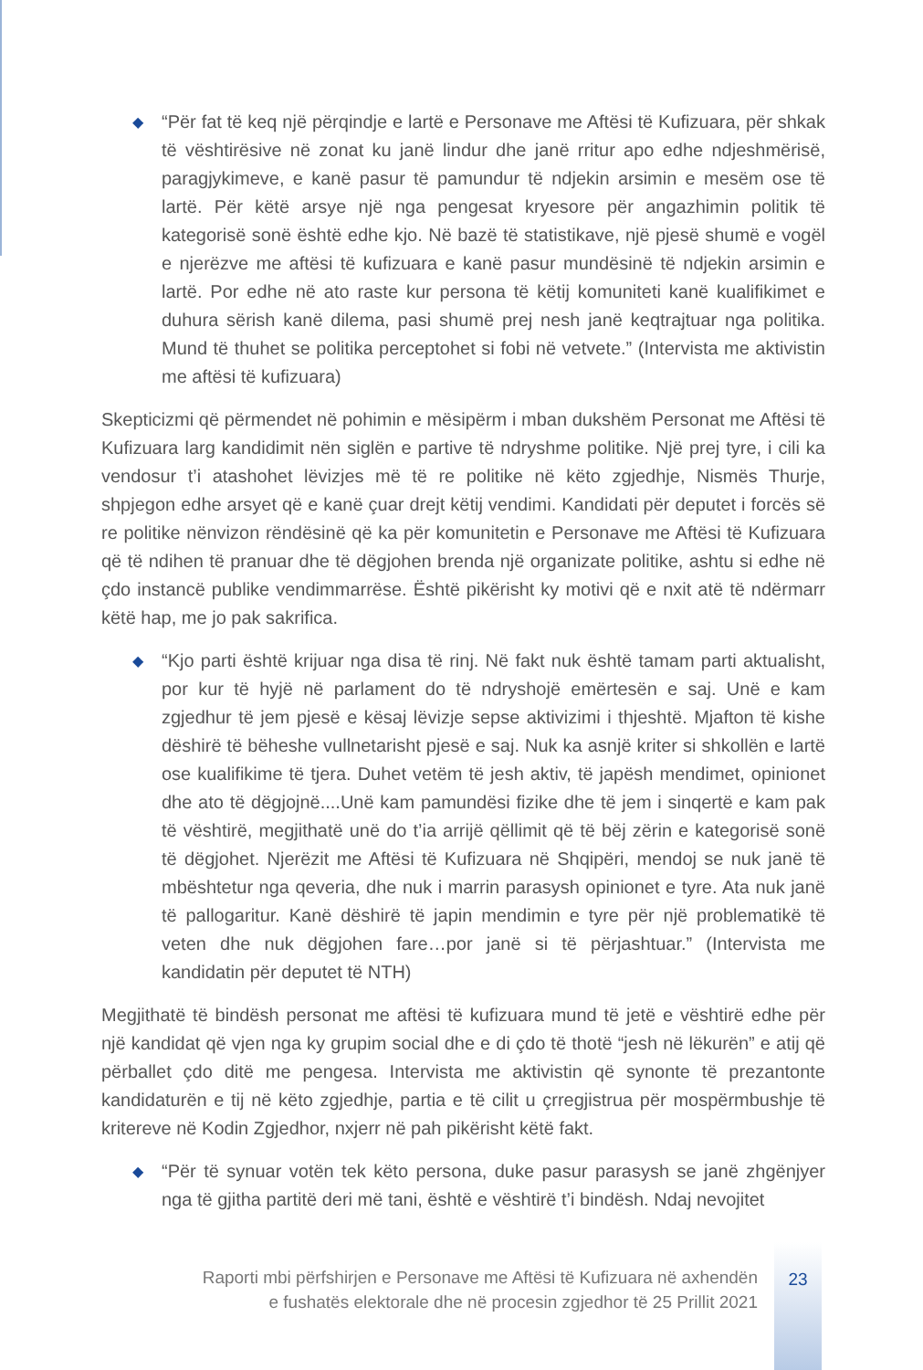◆
“Për fat të keq një përqindje e lartë e Personave me Aftësi të Kufizuara, për shkak të vështirësive në zonat ku janë lindur dhe janë rritur apo edhe ndjeshmërisë, paragjykimeve, e kanë pasur të pamundur të ndjekin arsimin e mesëm ose të lartë. Për këtë arsye një nga pengesat kryesore për angazhimin politik të kategorisë sonë është edhe kjo. Në bazë të statistikave, një pjesë shumë e vogël e njerëzve me aftësi të kufizuara e kanë pasur mundësinë të ndjekin arsimin e lartë. Por edhe në ato raste kur persona të këtij komuniteti kanë kualifikimet e duhura sërish kanë dilema, pasi shumë prej nesh janë keqtrajtuar nga politika. Mund të thuhet se politika perceptohet si fobi në vetvete.” (Intervista me aktivistin me aftësi të kufizuara)
Skepticizmi që përmendet në pohimin e mësipërm i mban dukshëm Personat me Aftësi të Kufizuara larg kandidimit nën siglën e partive të ndryshme politike. Një prej tyre, i cili ka vendosur t’i atashohet lëvizjes më të re politike në këto zgjedhje, Nismës Thurje, shpjegon edhe arsyet që e kanë çuar drejt këtij vendimi. Kandidati për deputet i forcës së re politike nënvizon rëndësinë që ka për komunitetin e Personave me Aftësi të Kufizuara që të ndihen të pranuar dhe të dëgjohen brenda një organizate politike, ashtu si edhe në çdo instancë publike vendimmarrëse. Është pikërisht ky motivi që e nxit atë të ndërmarr këtë hap, me jo pak sakrifica.
◆
“Kjo parti është krijuar nga disa të rinj. Në fakt nuk është tamam parti aktualisht, por kur të hyjë në parlament do të ndryshojë emërtesën e saj. Unë e kam zgjedhur të jem pjesë e kësaj lëvizje sepse aktivizimi i thjeshtë. Mjafton të kishe dëshirë të bëheshe vullnetarisht pjesë e saj. Nuk ka asnjë kriter si shkollën e lartë ose kualifikime të tjera. Duhet vetëm të jesh aktiv, të japësh mendimet, opinionet dhe ato të dëgjojnë....Unë kam pamundësi fizike dhe të jem i sinqertë e kam pak të vështirë, megjithatë unë do t’ia arrijë qëllimit që të bëj zërin e kategorisë sonë të dëgjohet. Njerëzit me Aftësi të Kufizuara në Shqipëri, mendoj se nuk janë të mbështetur nga qeveria, dhe nuk i marrin parasysh opinionet e tyre. Ata nuk janë të pallogaritur. Kanë dëshirë të japin mendimin e tyre për një problematikë të veten dhe nuk dëgjohen fare…por janë si të përjashtuar.” (Intervista me kandidatin për deputet të NTH)
Megjithatë të bindësh personat me aftësi të kufizuara mund të jetë e vështirë edhe për një kandidat që vjen nga ky grupim social dhe e di çdo të thotë “jesh në lëkurën” e atij që përballet çdo ditë me pengesa. Intervista me aktivistin që synonte të prezantonte kandidaturën e tij në këto zgjedhje, partia e të cilit u çrregjistrua për mospërmbushje të kritereve në Kodin Zgjedhor, nxjerr në pah pikërisht këtë fakt.
◆
“Për të synuar votën tek këto persona, duke pasur parasysh se janë zhgënjyer nga të gjitha partitë deri më tani, është e vështirë t’i bindësh. Ndaj nevojitet
Raporti mbi përfshirjen e Personave me Aftësi të Kufizuara në axhendën
e fushatës elektorale dhe në procesin zgjedhor të 25 Prillit 2021
23